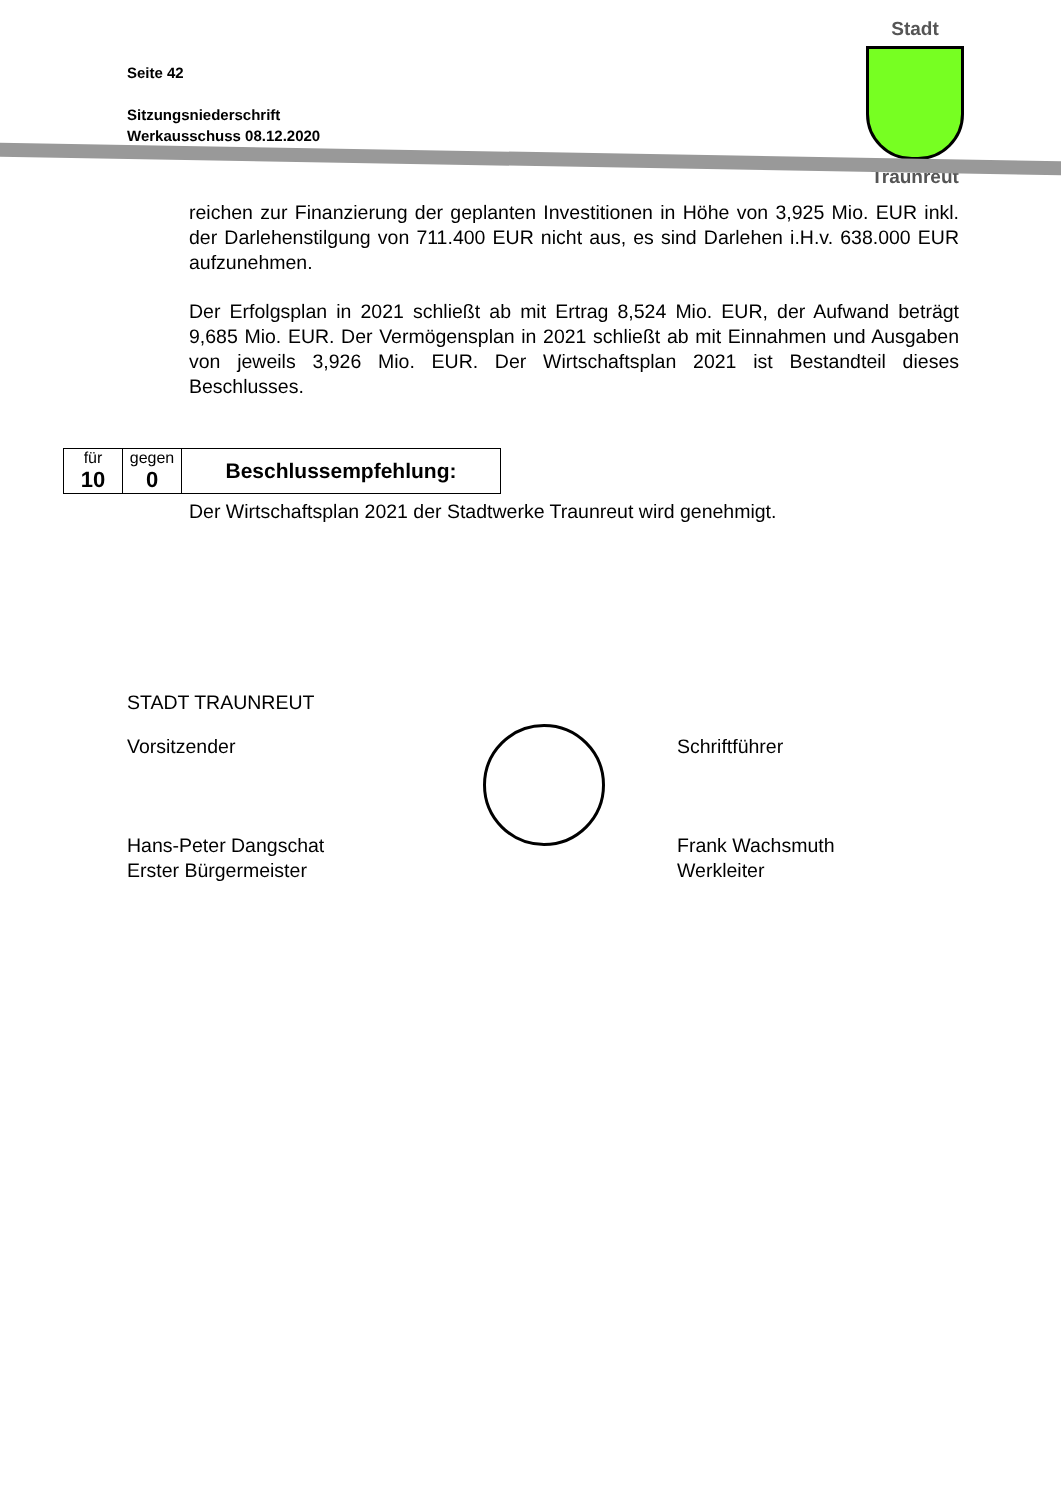Seite 42
Sitzungsniederschrift
Werkausschuss 08.12.2020
Stadt
Traunreut
reichen zur Finanzierung der geplanten Investitionen in Höhe von 3,925 Mio. EUR inkl. der Darlehenstilgung von 711.400 EUR nicht aus, es sind Darlehen i.H.v. 638.000 EUR aufzunehmen.
Der Erfolgsplan in 2021 schließt ab mit Ertrag 8,524 Mio. EUR, der Aufwand beträgt 9,685 Mio. EUR. Der Vermögensplan in 2021 schließt ab mit Einnahmen und Ausgaben von jeweils 3,926 Mio. EUR. Der Wirtschaftsplan 2021 ist Bestandteil dieses Beschlusses.
| für 10 | gegen 0 | Beschlussempfehlung: |
Der Wirtschaftsplan 2021 der Stadtwerke Traunreut wird genehmigt.
STADT TRAUNREUT
Vorsitzender Schriftführer
Hans-Peter Dangschat
Erster Bürgermeister Frank Wachsmuth
Werkleiter